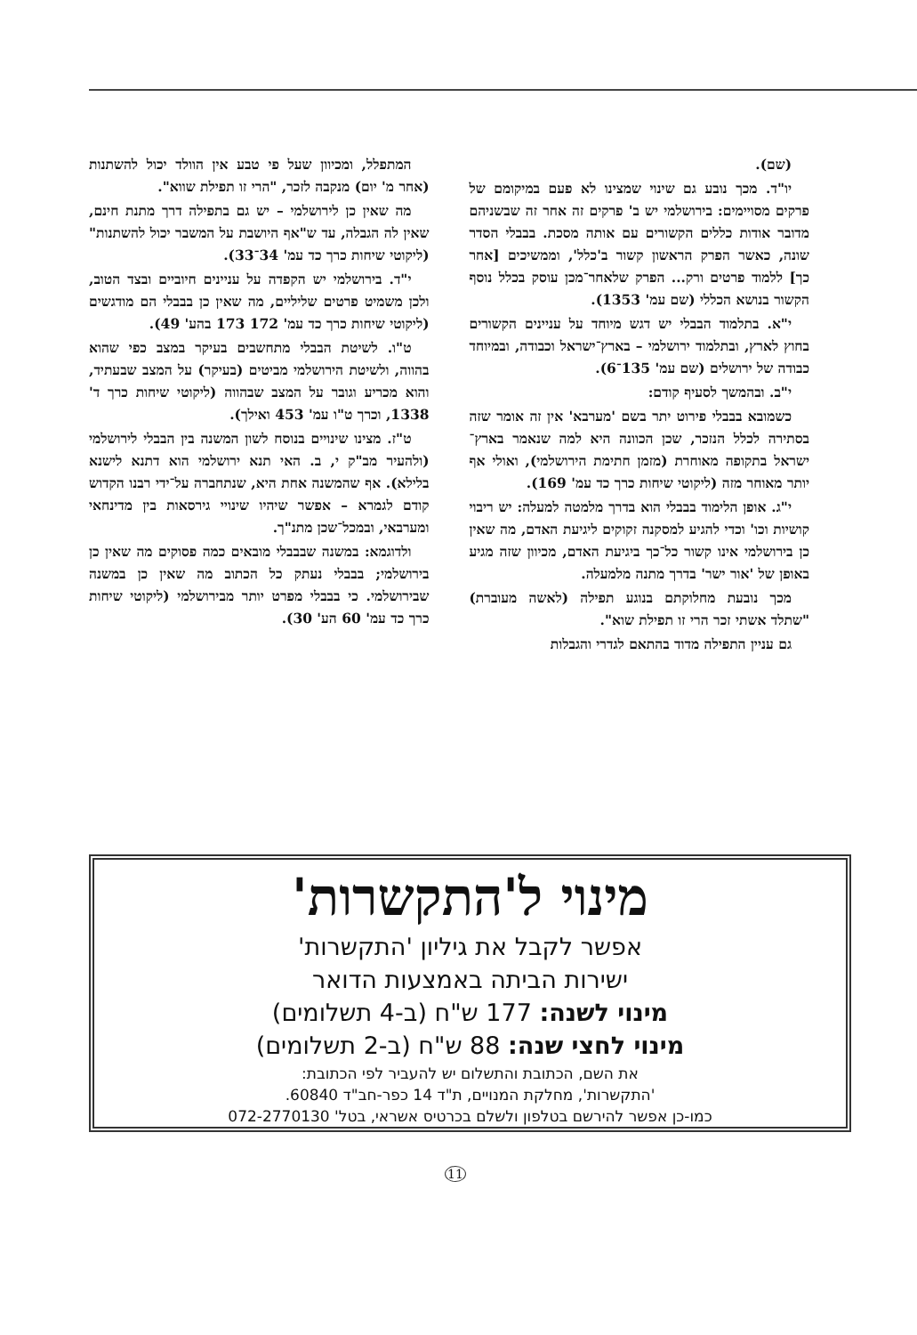(שם).
יו"ד. מכך נובע גם שינוי שמצינו לא פעם במיקומם של פרקים מסויימים: בירושלמי יש ב' פרקים זה אחר זה שבשניהם מדובר אודות כללים הקשורים עם אותה מסכת. בבבלי הסדר שונה, כאשר הפרק הראשון קשור ב'כלל', וממשיכים [אחר כך] ללמוד פרטים ורק... הפרק שלאחר־מכן עוסק בכלל נוסף הקשור בנושא הכללי (שם עמ' 1353).
י"א. בתלמוד הבבלי יש דגש מיוחד על עניינים הקשורים בחוץ לארץ, ובתלמוד ירושלמי – בארץ־ישראל וכבודה, ובמיוחד כבודה של ירושלים (שם עמ' 135־6).
י"ב. ובהמשך לסעיף קודם:
כשמובא בבבלי פירוט יתר בשם 'מערבא' אין זה אומר שזה בסתירה לכלל הנזכר, שכן הכוונה היא למה שנאמר בארץ־ישראל בתקופה מאוחרת (מזמן חתימת הירושלמי), ואולי אף יותר מאוחר מזה (ליקוטי שיחות כרך כד עמ' 169).
י"ג. אופן הלימוד בבבלי הוא בדרך מלמטה למעלה: יש ריבוי קושיות וכו' וכדי להגיע למסקנה זקוקים ליגיעת האדם, מה שאין כן בירושלמי אינו קשור כל־כך ביגיעת האדם, מכיוון שזה מגיע באופן של 'אור ישר' בדרך מתנה מלמעלה.
מכך נובעת מחלוקתם בנוגע תפילה (לאשה מעוברת) "שתלד אשתי זכר הרי זו תפילת שוא".
גם עניין התפילה מדוד בהתאם לגדרי והגבלות
המתפלל, ומכיוון שעל פי טבע אין הוולד יכול להשתנות (אחר מ' יום) מנקבה לזכר, "הרי זו תפילת שווא".
מה שאין כן לירושלמי – יש גם בתפילה דרך מתנת חינם, שאין לה הגבלה, עד ש"אף היושבת על המשבר יכול להשתנות" (ליקוטי שיחות כרך כד עמ' 34־33).
י"ד. בירושלמי יש הקפדה על עניינים חיוביים ובצד הטוב, ולכן משמיט פרטים שליליים, מה שאין כן בבבלי הם מודגשים (ליקוטי שיחות כרך כד עמ' 172 173 בהע' 49).
ט"ו. לשיטת הבבלי מתחשבים בעיקר במצב כפי שהוא בהווה, ולשיטת הירושלמי מביטים (בעיקר) על המצב שבעתיד, והוא מכריע וגובר על המצב שבהווה (ליקוטי שיחות כרך ד' 1338, וכרך ט"ו עמ' 453 ואילך).
ט"ז. מצינו שינויים בנוסח לשון המשנה בין הבבלי לירושלמי (ולהעיר מב"ק י, ב. האי תנא ירושלמי הוא דתנא לישנא בלילא). אף שהמשנה אחת היא, שנתחברה על־ידי רבנו הקדוש קודם לגמרא – אפשר שיהיו שינויי גירסאות בין מדינחאי ומערבאי, ובמכל־שכן מתנ"ך.
ולדוגמא: במשנה שבבבלי מובאים כמה פסוקים מה שאין כן בירושלמי; בבבלי נעתק כל הכתוב מה שאין כן במשנה שבירושלמי. כי בבבלי מפרט יותר מבירושלמי (ליקוטי שיחות כרך כד עמ' 60 הע' 30).
מינוי ל'התקשרות'
אפשר לקבל את גיליון 'התקשרות'
ישירות הביתה באמצעות הדואר
מינוי לשנה: 177 ש"ח (ב-4 תשלומים)
מינוי לחצי שנה: 88 ש"ח (ב-2 תשלומים)
את השם, הכתובת והתשלום יש להעביר לפי הכתובת:
'התקשרות', מחלקת המנויים, ת"ד 14 כפר-חב"ד 60840.
כמו-כן אפשר להירשם בטלפון ולשלם בכרטיס אשראי, בטל' 072-2770130
11